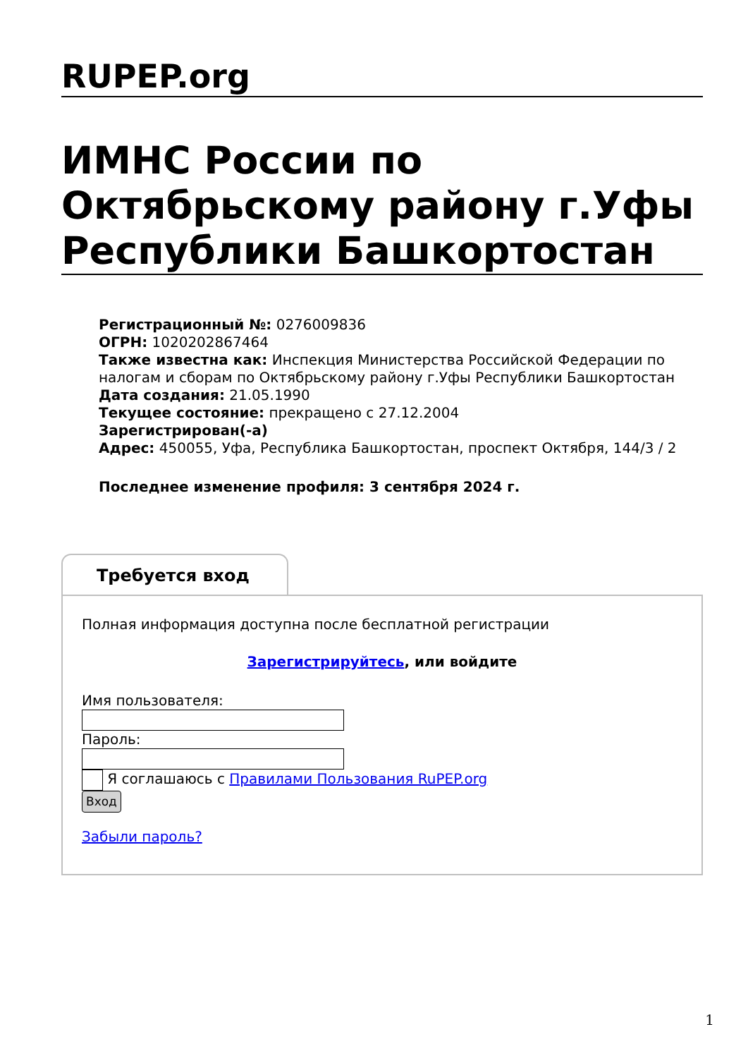RUPEP.org
ИМНС России по Октябрьскому району г.Уфы Республики Башкортостан
Регистрационный №: 0276009836
ОГРН: 1020202867464
Также известна как: Инспекция Министерства Российской Федерации по налогам и сборам по Октябрьскому району г.Уфы Республики Башкортостан
Дата создания: 21.05.1990
Текущее состояние: прекращено с 27.12.2004
Зарегистрирован(-а)
Адрес: 450055, Уфа, Республика Башкортостан, проспект Октября, 144/3 / 2
Последнее изменение профиля: 3 сентября 2024 г.
Требуется вход
Полная информация доступна после бесплатной регистрации
Зарегистрируйтесь, или войдите
Имя пользователя:
Пароль:
Я соглашаюсь с Правилами Пользования RuPEP.org
Вход
Забыли пароль?
1